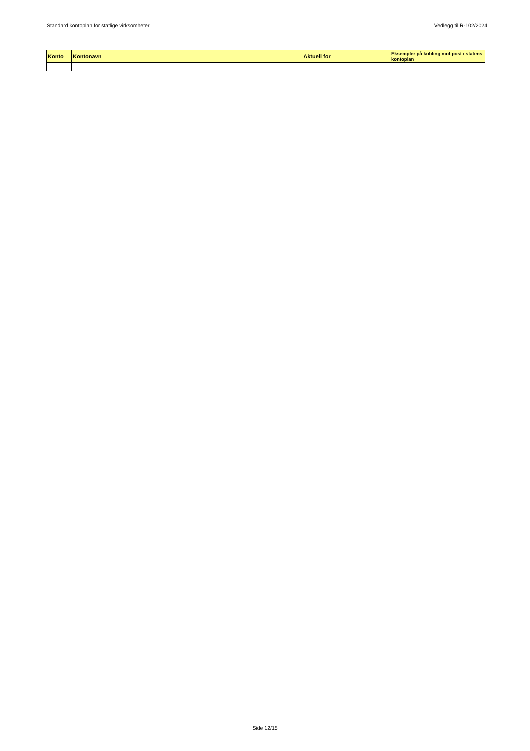Standard kontoplan for statlige virksomheter Vedlegg til R-102/2024
| Konto | Kontonavn | Aktuell for | Eksempler på kobling mot post i statens kontoplan |
| --- | --- | --- | --- |
Side 12/15